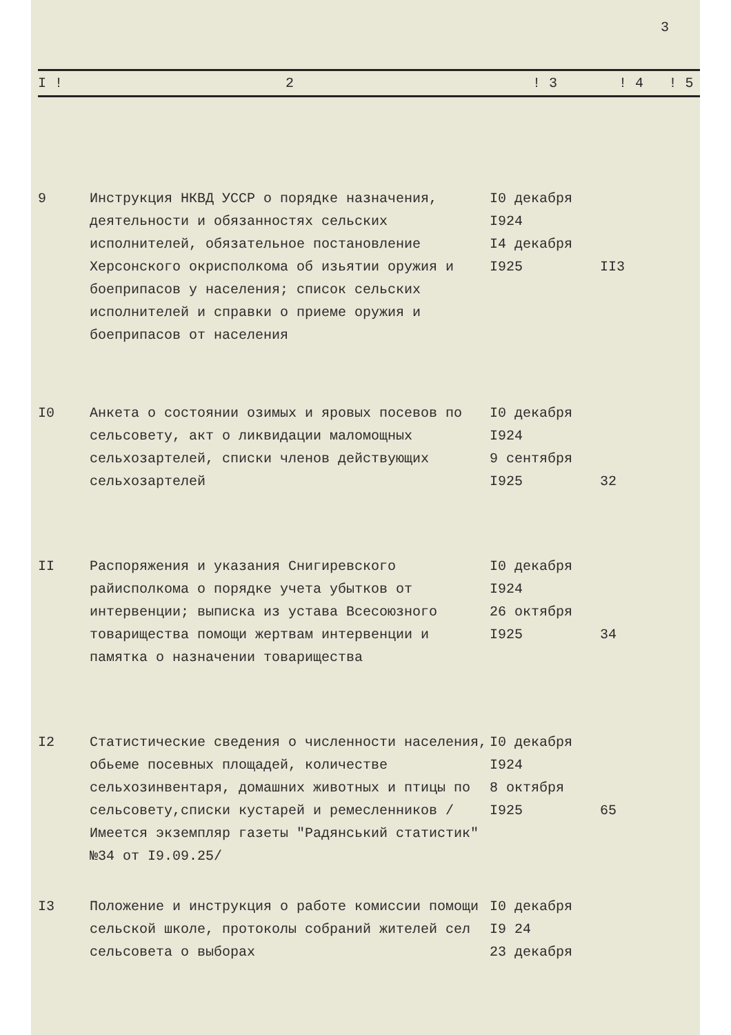3
| I ! | 2 | ! 3 | ! 4 | ! 5 |
| --- | --- | --- | --- | --- |
| 9 | Инструкция НКВД УССР о порядке назначения, деятельности и обязанностях сельских исполнителей, обязательное постановление Херсонского окрисполкома об изьятии оружия и боеприпасов у населения; список сельских исполнителей и справки о приеме оружия и боеприпасов от населения | I0 декабря I924 I4 декабря I925 | II3 | |
| I0 | Анкета о состоянии озимых и яровых посевов по сельсовету, акт о ликвидации маломощных сельхозартелей, списки членов действующих сельхозартелей | I0 декабря I924 9 сентября I925 | 32 | |
| II | Распоряжения и указания Снигиревского райисполкома о порядке учета убытков от интервенции; выписка из устава Всесоюзного товарищества помощи жертвам интервенции и памятка о назначении товарищества | I0 декабря I924 26 октября I925 | 34 | |
| I2 | Статистические сведения о численности населения, обьеме посевных площадей, количестве сельхозинвентаря, домашних животных и птицы по сельсовету,списки кустарей и ремесленников /Имеется экземпляр газеты "Радянський статистик" №34 от I9.09.25/ | I0 декабря I924 8 октября I925 | 65 | |
| I3 | Положение и инструкция о работе комиссии помощи сельской школе, протоколы собраний жителей сел сельсовета о выборах | I0 декабря I9 24 23 декабря | | |